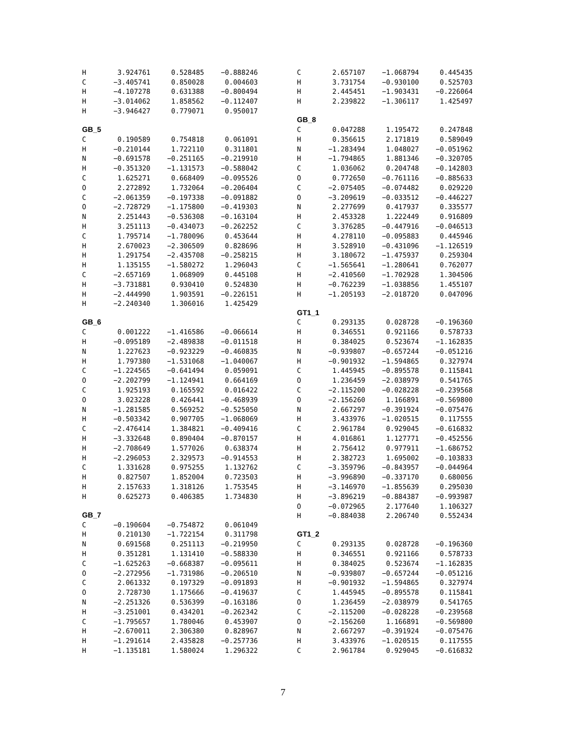| H | 3.924761 | 0.528485 | −0.888246 |
| C | −3.405741 | 0.850028 | 0.004603 |
| H | −4.107278 | 0.631388 | −0.800494 |
| H | −3.014062 | 1.858562 | −0.112407 |
| H | −3.946427 | 0.779071 | 0.950017 |
GB_5
| C | 0.190589 | 0.754818 | 0.061091 |
| H | −0.210144 | 1.722110 | 0.311801 |
| N | −0.691578 | −0.251165 | −0.219910 |
| H | −0.351320 | −1.131573 | −0.588042 |
| C | 1.625271 | 0.668409 | −0.095526 |
| O | 2.272892 | 1.732064 | −0.206404 |
| C | −2.061359 | −0.197338 | −0.091882 |
| O | −2.728729 | −1.175800 | −0.419303 |
| N | 2.251443 | −0.536308 | −0.163104 |
| H | 3.251113 | −0.434073 | −0.262252 |
| C | 1.795714 | −1.780096 | 0.453644 |
| H | 2.670023 | −2.306509 | 0.828696 |
| H | 1.291754 | −2.435708 | −0.258215 |
| H | 1.135155 | −1.580272 | 1.296043 |
| C | −2.657169 | 1.068909 | 0.445108 |
| H | −3.731881 | 0.930410 | 0.524830 |
| H | −2.444990 | 1.903591 | −0.226151 |
| H | −2.240340 | 1.306016 | 1.425429 |
GB_6
| C | 0.001222 | −1.416586 | −0.066614 |
| H | −0.095189 | −2.489838 | −0.011518 |
| N | 1.227623 | −0.923229 | −0.460835 |
| H | 1.797380 | −1.531068 | −1.040067 |
| C | −1.224565 | −0.641494 | 0.059091 |
| O | −2.202799 | −1.124941 | 0.664169 |
| C | 1.925193 | 0.165592 | 0.016422 |
| O | 3.023228 | 0.426441 | −0.468939 |
| N | −1.281585 | 0.569252 | −0.525050 |
| H | −0.503342 | 0.907705 | −1.068069 |
| C | −2.476414 | 1.384821 | −0.409416 |
| H | −3.332648 | 0.890404 | −0.870157 |
| H | −2.708649 | 1.577026 | 0.638374 |
| H | −2.296053 | 2.329573 | −0.914553 |
| C | 1.331628 | 0.975255 | 1.132762 |
| H | 0.827507 | 1.852004 | 0.723503 |
| H | 2.157633 | 1.318126 | 1.753545 |
| H | 0.625273 | 0.406385 | 1.734830 |
GB_7
| C | −0.190604 | −0.754872 | 0.061049 |
| H | 0.210130 | −1.722154 | 0.311798 |
| N | 0.691568 | 0.251113 | −0.219950 |
| H | 0.351281 | 1.131410 | −0.588330 |
| C | −1.625263 | −0.668387 | −0.095611 |
| O | −2.272956 | −1.731986 | −0.206510 |
| C | 2.061332 | 0.197329 | −0.091893 |
| O | 2.728730 | 1.175666 | −0.419637 |
| N | −2.251326 | 0.536399 | −0.163186 |
| H | −3.251001 | 0.434201 | −0.262342 |
| C | −1.795657 | 1.780046 | 0.453907 |
| H | −2.670011 | 2.306380 | 0.828967 |
| H | −1.291614 | 2.435828 | −0.257736 |
| H | −1.135181 | 1.580024 | 1.296322 |
| C | 2.657107 | −1.068794 | 0.445435 |
| H | 3.731754 | −0.930100 | 0.525703 |
| H | 2.445451 | −1.903431 | −0.226064 |
| H | 2.239822 | −1.306117 | 1.425497 |
GB_8
| C | 0.047288 | 1.195472 | 0.247848 |
| H | 0.356615 | 2.171819 | 0.589049 |
| N | −1.283494 | 1.048027 | −0.051962 |
| H | −1.794865 | 1.881346 | −0.320705 |
| C | 1.036062 | 0.204748 | −0.142803 |
| O | 0.772650 | −0.761116 | −0.885633 |
| C | −2.075405 | −0.074482 | 0.029220 |
| O | −3.209619 | −0.033512 | −0.446227 |
| N | 2.277699 | 0.417937 | 0.335577 |
| H | 2.453328 | 1.222449 | 0.916809 |
| C | 3.376285 | −0.447916 | −0.046513 |
| H | 4.278110 | −0.095883 | 0.445946 |
| H | 3.528910 | −0.431096 | −1.126519 |
| H | 3.180672 | −1.475937 | 0.259304 |
| C | −1.565641 | −1.280641 | 0.762077 |
| H | −2.410560 | −1.702928 | 1.304506 |
| H | −0.762239 | −1.038856 | 1.455107 |
| H | −1.205193 | −2.018720 | 0.047096 |
GT1_1
| C | 0.293135 | 0.028728 | −0.196360 |
| H | 0.346551 | 0.921166 | 0.578733 |
| H | 0.384025 | 0.523674 | −1.162835 |
| N | −0.939807 | −0.657244 | −0.051216 |
| H | −0.901932 | −1.594865 | 0.327974 |
| C | 1.445945 | −0.895578 | 0.115841 |
| O | 1.236459 | −2.038979 | 0.541765 |
| C | −2.115200 | −0.028228 | −0.239568 |
| O | −2.156260 | 1.166891 | −0.569800 |
| N | 2.667297 | −0.391924 | −0.075476 |
| H | 3.433976 | −1.020515 | 0.117555 |
| C | 2.961784 | 0.929045 | −0.616832 |
| H | 4.016861 | 1.127771 | −0.452556 |
| H | 2.756412 | 0.977911 | −1.686752 |
| H | 2.382723 | 1.695002 | −0.103833 |
| C | −3.359796 | −0.843957 | −0.044964 |
| H | −3.996890 | −0.337170 | 0.680056 |
| H | −3.146970 | −1.855639 | 0.295030 |
| H | −3.896219 | −0.884387 | −0.993987 |
| O | −0.072965 | 2.177640 | 1.106327 |
| H | −0.884038 | 2.206740 | 0.552434 |
GT1_2
| C | 0.293135 | 0.028728 | −0.196360 |
| H | 0.346551 | 0.921166 | 0.578733 |
| H | 0.384025 | 0.523674 | −1.162835 |
| N | −0.939807 | −0.657244 | −0.051216 |
| H | −0.901932 | −1.594865 | 0.327974 |
| C | 1.445945 | −0.895578 | 0.115841 |
| O | 1.236459 | −2.038979 | 0.541765 |
| C | −2.115200 | −0.028228 | −0.239568 |
| O | −2.156260 | 1.166891 | −0.569800 |
| N | 2.667297 | −0.391924 | −0.075476 |
| H | 3.433976 | −1.020515 | 0.117555 |
| C | 2.961784 | 0.929045 | −0.616832 |
7